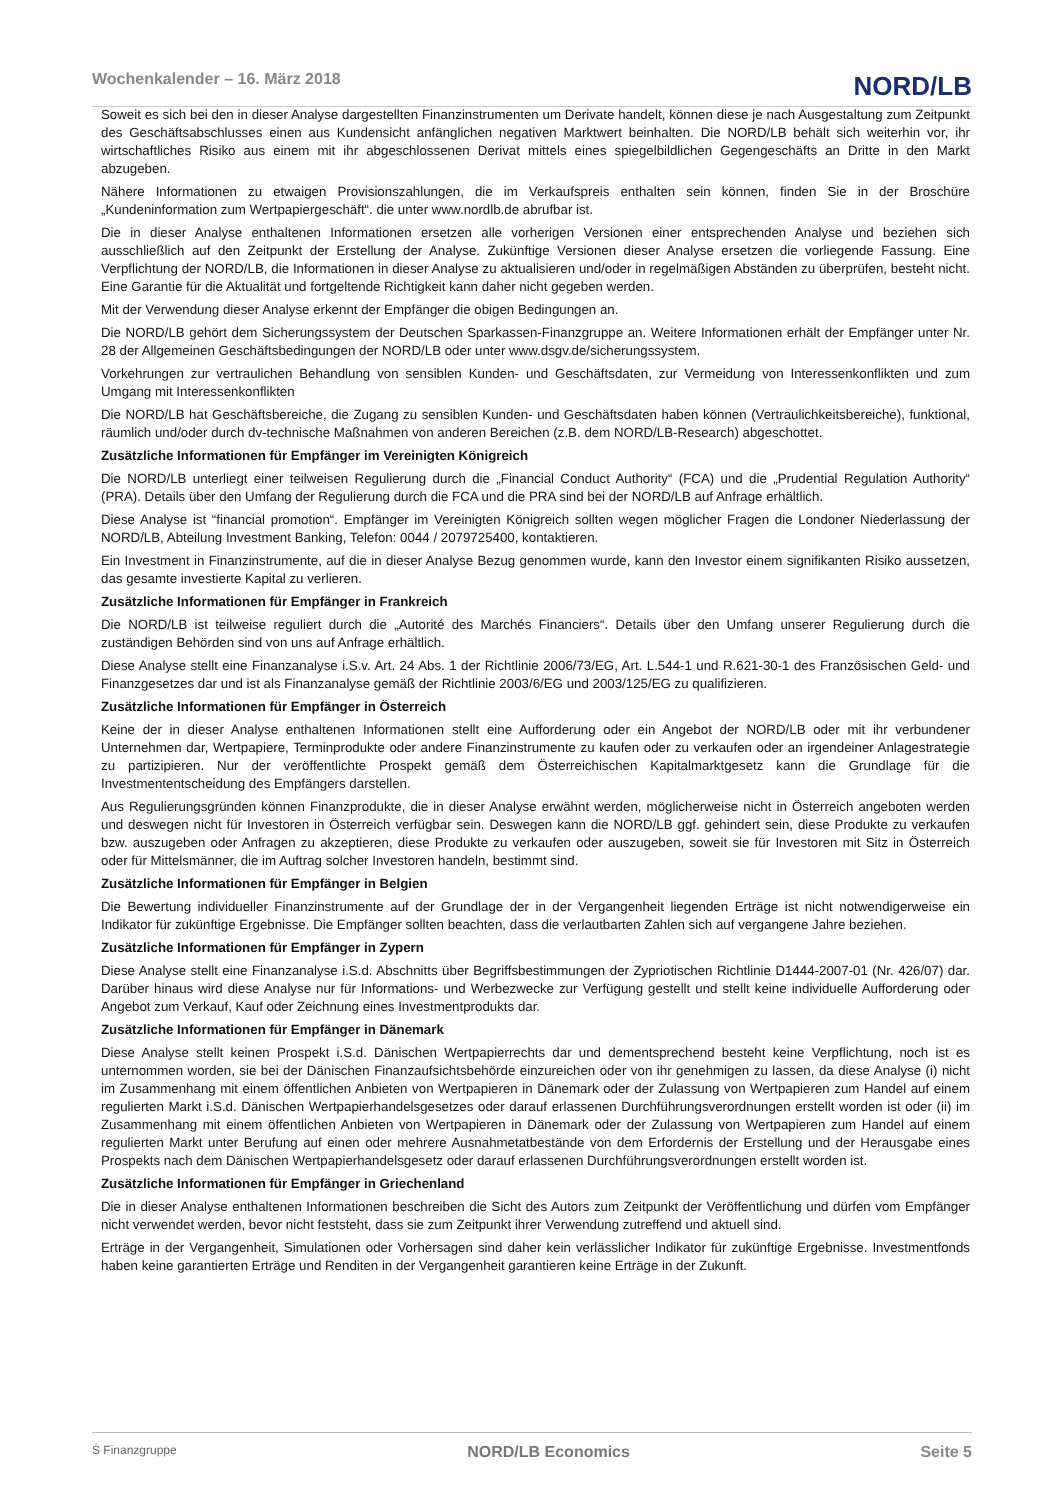Wochenkalender – 16. März 2018
NORD/LB
Soweit es sich bei den in dieser Analyse dargestellten Finanzinstrumenten um Derivate handelt, können diese je nach Ausgestaltung zum Zeitpunkt des Geschäftsabschlusses einen aus Kundensicht anfänglichen negativen Marktwert beinhalten. Die NORD/LB behält sich weiterhin vor, ihr wirtschaftliches Risiko aus einem mit ihr abgeschlossenen Derivat mittels eines spiegelbildlichen Gegengeschäfts an Dritte in den Markt abzugeben.
Nähere Informationen zu etwaigen Provisionszahlungen, die im Verkaufspreis enthalten sein können, finden Sie in der Broschüre „Kundeninformation zum Wertpapiergeschäft“. die unter www.nordlb.de abrufbar ist.
Die in dieser Analyse enthaltenen Informationen ersetzen alle vorherigen Versionen einer entsprechenden Analyse und beziehen sich ausschließlich auf den Zeitpunkt der Erstellung der Analyse. Zukünftige Versionen dieser Analyse ersetzen die vorliegende Fassung. Eine Verpflichtung der NORD/LB, die Informationen in dieser Analyse zu aktualisieren und/oder in regelmäßigen Abständen zu überprüfen, besteht nicht. Eine Garantie für die Aktualität und fortgeltende Richtigkeit kann daher nicht gegeben werden.
Mit der Verwendung dieser Analyse erkennt der Empfänger die obigen Bedingungen an.
Die NORD/LB gehört dem Sicherungssystem der Deutschen Sparkassen-Finanzgruppe an. Weitere Informationen erhält der Empfänger unter Nr. 28 der Allgemeinen Geschäftsbedingungen der NORD/LB oder unter www.dsgv.de/sicherungssystem.
Vorkehrungen zur vertraulichen Behandlung von sensiblen Kunden- und Geschäftsdaten, zur Vermeidung von Interessenkonflikten und zum Umgang mit Interessenkonflikten
Die NORD/LB hat Geschäftsbereiche, die Zugang zu sensiblen Kunden- und Geschäftsdaten haben können (Vertraulichkeitsbereiche), funktional, räumlich und/oder durch dv-technische Maßnahmen von anderen Bereichen (z.B. dem NORD/LB-Research) abgeschottet.
Zusätzliche Informationen für Empfänger im Vereinigten Königreich
Die NORD/LB unterliegt einer teilweisen Regulierung durch die „Financial Conduct Authority“ (FCA) und die „Prudential Regulation Authority“ (PRA). Details über den Umfang der Regulierung durch die FCA und die PRA sind bei der NORD/LB auf Anfrage erhältlich.
Diese Analyse ist “financial promotion“. Empfänger im Vereinigten Königreich sollten wegen möglicher Fragen die Londoner Niederlassung der NORD/LB, Abteilung Investment Banking, Telefon: 0044 / 2079725400, kontaktieren.
Ein Investment in Finanzinstrumente, auf die in dieser Analyse Bezug genommen wurde, kann den Investor einem signifikanten Risiko aussetzen, das gesamte investierte Kapital zu verlieren.
Zusätzliche Informationen für Empfänger in Frankreich
Die NORD/LB ist teilweise reguliert durch die „Autorité des Marchés Financiers“. Details über den Umfang unserer Regulierung durch die zuständigen Behörden sind von uns auf Anfrage erhältlich.
Diese Analyse stellt eine Finanzanalyse i.S.v. Art. 24 Abs. 1 der Richtlinie 2006/73/EG, Art. L.544-1 und R.621-30-1 des Französischen Geld- und Finanzgesetzes dar und ist als Finanzanalyse gemäß der Richtlinie 2003/6/EG und 2003/125/EG zu qualifizieren.
Zusätzliche Informationen für Empfänger in Österreich
Keine der in dieser Analyse enthaltenen Informationen stellt eine Aufforderung oder ein Angebot der NORD/LB oder mit ihr verbundener Unternehmen dar, Wertpapiere, Terminprodukte oder andere Finanzinstrumente zu kaufen oder zu verkaufen oder an irgendeiner Anlagestrategie zu partizipieren. Nur der veröffentlichte Prospekt gemäß dem Österreichischen Kapitalmarktgesetz kann die Grundlage für die Investmententscheidung des Empfängers darstellen.
Aus Regulierungsgründen können Finanzprodukte, die in dieser Analyse erwähnt werden, möglicherweise nicht in Österreich angeboten werden und deswegen nicht für Investoren in Österreich verfügbar sein. Deswegen kann die NORD/LB ggf. gehindert sein, diese Produkte zu verkaufen bzw. auszugeben oder Anfragen zu akzeptieren, diese Produkte zu verkaufen oder auszugeben, soweit sie für Investoren mit Sitz in Österreich oder für Mittelsmänner, die im Auftrag solcher Investoren handeln, bestimmt sind.
Zusätzliche Informationen für Empfänger in Belgien
Die Bewertung individueller Finanzinstrumente auf der Grundlage der in der Vergangenheit liegenden Erträge ist nicht notwendigerweise ein Indikator für zukünftige Ergebnisse. Die Empfänger sollten beachten, dass die verlautbarten Zahlen sich auf vergangene Jahre beziehen.
Zusätzliche Informationen für Empfänger in Zypern
Diese Analyse stellt eine Finanzanalyse i.S.d. Abschnitts über Begriffsbestimmungen der Zypriotischen Richtlinie D1444-2007-01 (Nr. 426/07) dar. Darüber hinaus wird diese Analyse nur für Informations- und Werbezwecke zur Verfügung gestellt und stellt keine individuelle Aufforderung oder Angebot zum Verkauf, Kauf oder Zeichnung eines Investmentprodukts dar.
Zusätzliche Informationen für Empfänger in Dänemark
Diese Analyse stellt keinen Prospekt i.S.d. Dänischen Wertpapierrechts dar und dementsprechend besteht keine Verpflichtung, noch ist es unternommen worden, sie bei der Dänischen Finanzaufsichtsbehörde einzureichen oder von ihr genehmigen zu lassen, da diese Analyse (i) nicht im Zusammenhang mit einem öffentlichen Anbieten von Wertpapieren in Dänemark oder der Zulassung von Wertpapieren zum Handel auf einem regulierten Markt i.S.d. Dänischen Wertpapierhandelsgesetzes oder darauf erlassenen Durchführungsverordnungen erstellt worden ist oder (ii) im Zusammenhang mit einem öffentlichen Anbieten von Wertpapieren in Dänemark oder der Zulassung von Wertpapieren zum Handel auf einem regulierten Markt unter Berufung auf einen oder mehrere Ausnahmetatbestände von dem Erfordernis der Erstellung und der Herausgabe eines Prospekts nach dem Dänischen Wertpapierhandelsgesetz oder darauf erlassenen Durchführungsverordnungen erstellt worden ist.
Zusätzliche Informationen für Empfänger in Griechenland
Die in dieser Analyse enthaltenen Informationen beschreiben die Sicht des Autors zum Zeitpunkt der Veröffentlichung und dürfen vom Empfänger nicht verwendet werden, bevor nicht feststeht, dass sie zum Zeitpunkt ihrer Verwendung zutreffend und aktuell sind.
Erträge in der Vergangenheit, Simulationen oder Vorhersagen sind daher kein verlässlicher Indikator für zukünftige Ergebnisse. Investmentfonds haben keine garantierten Erträge und Renditen in der Vergangenheit garantieren keine Erträge in der Zukunft.
Ṡ Finanzgruppe
NORD/LB Economics Seite 5